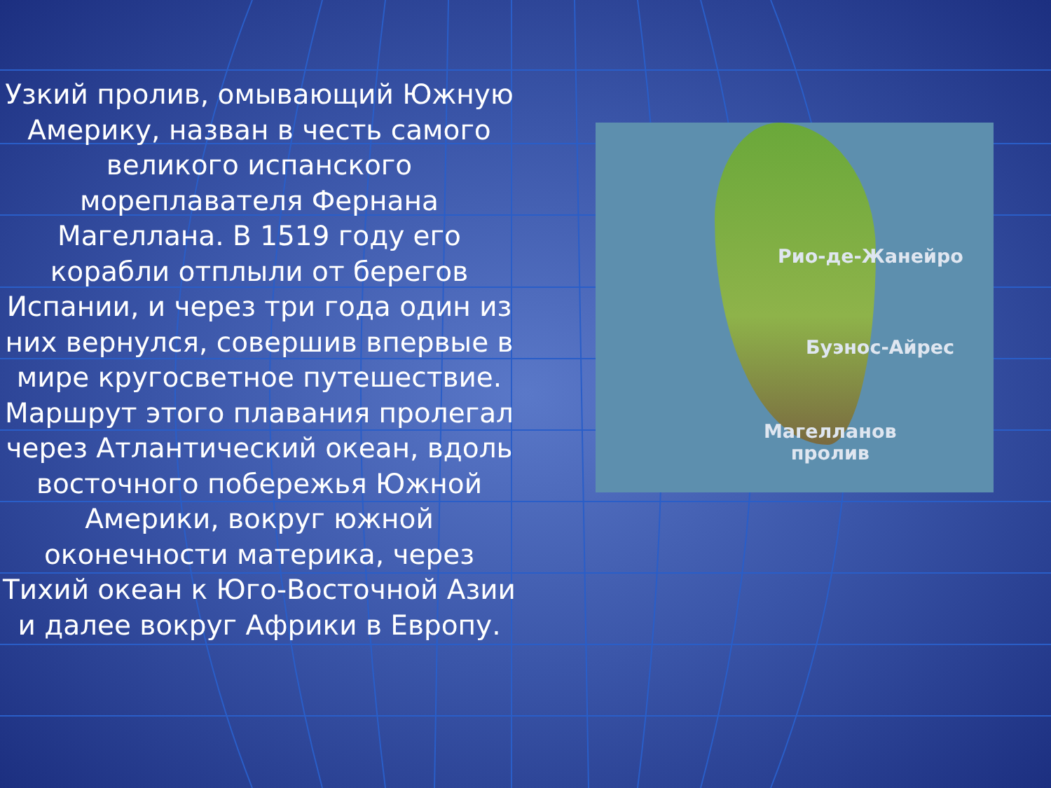Узкий пролив, омывающий Южную Америку, назван в честь самого великого испанского мореплавателя Фернана Магеллана. В 1519 году его корабли отплыли от берегов Испании, и через три года один из них вернулся, совершив впервые в мире кругосветное путешествие. Маршрут этого плавания пролегал через Атлантический океан, вдоль восточного побережья Южной Америки, вокруг южной оконечности материка, через Тихий океан к Юго-Восточной Азии и далее вокруг Африки в Европу.
Рио-де-Жанейро
Буэнос-Айрес
Магелланов
пролив